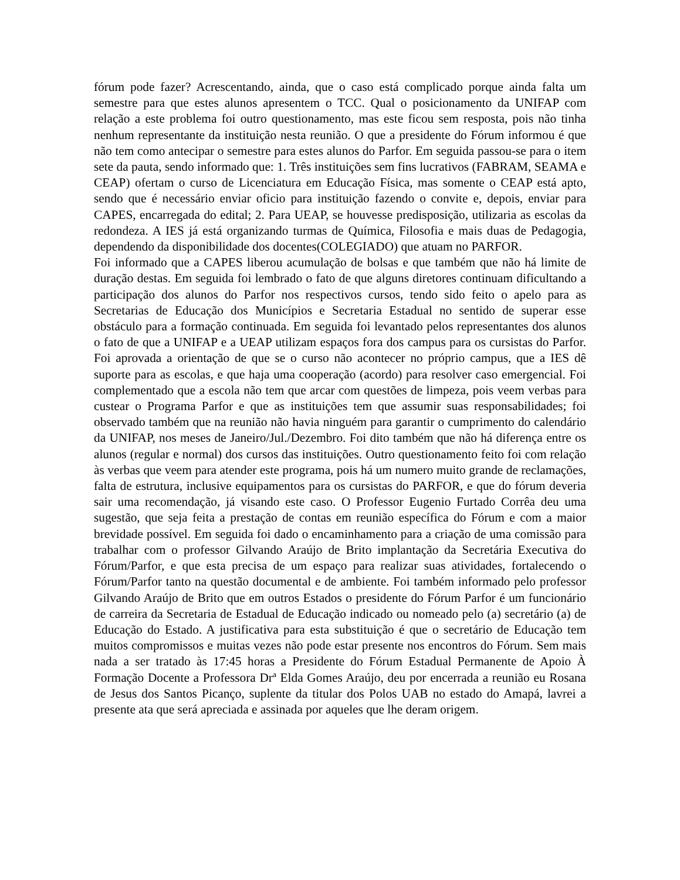fórum pode fazer? Acrescentando, ainda, que o caso está complicado porque ainda falta um semestre para que estes alunos apresentem o TCC. Qual o posicionamento da UNIFAP com relação a este problema foi outro questionamento, mas este ficou sem resposta, pois não tinha nenhum representante da instituição nesta reunião. O que a presidente do Fórum informou é que não tem como antecipar o semestre para estes alunos do Parfor. Em seguida passou-se para o item sete da pauta, sendo informado que: 1. Três instituições sem fins lucrativos (FABRAM, SEAMA e CEAP) ofertam o curso de Licenciatura em Educação Física, mas somente o CEAP está apto, sendo que é necessário enviar oficio para instituição fazendo o convite e, depois, enviar para CAPES, encarregada do edital; 2. Para UEAP, se houvesse predisposição, utilizaria as escolas da redondeza. A IES já está organizando turmas de Química, Filosofia e mais duas de Pedagogia, dependendo da disponibilidade dos docentes(COLEGIADO) que atuam no PARFOR.
Foi informado que a CAPES liberou acumulação de bolsas e que também que não há limite de duração destas. Em seguida foi lembrado o fato de que alguns diretores continuam dificultando a participação dos alunos do Parfor nos respectivos cursos, tendo sido feito o apelo para as Secretarias de Educação dos Municípios e Secretaria Estadual no sentido de superar esse obstáculo para a formação continuada. Em seguida foi levantado pelos representantes dos alunos o fato de que a UNIFAP e a UEAP utilizam espaços fora dos campus para os cursistas do Parfor. Foi aprovada a orientação de que se o curso não acontecer no próprio campus, que a IES dê suporte para as escolas, e que haja uma cooperação (acordo) para resolver caso emergencial. Foi complementado que a escola não tem que arcar com questões de limpeza, pois veem verbas para custear o Programa Parfor e que as instituições tem que assumir suas responsabilidades; foi observado também que na reunião não havia ninguém para garantir o cumprimento do calendário da UNIFAP, nos meses de Janeiro/Jul./Dezembro. Foi dito também que não há diferença entre os alunos (regular e normal) dos cursos das instituições. Outro questionamento feito foi com relação às verbas que veem para atender este programa, pois há um numero muito grande de reclamações, falta de estrutura, inclusive equipamentos para os cursistas do PARFOR, e que do fórum deveria sair uma recomendação, já visando este caso. O Professor Eugenio Furtado Corrêa deu uma sugestão, que seja feita a prestação de contas em reunião específica do Fórum e com a maior brevidade possível. Em seguida foi dado o encaminhamento para a criação de uma comissão para trabalhar com o professor Gilvando Araújo de Brito implantação da Secretária Executiva do Fórum/Parfor, e que esta precisa de um espaço para realizar suas atividades, fortalecendo o Fórum/Parfor tanto na questão documental e de ambiente. Foi também informado pelo professor Gilvando Araújo de Brito que em outros Estados o presidente do Fórum Parfor é um funcionário de carreira da Secretaria de Estadual de Educação indicado ou nomeado pelo (a) secretário (a) de Educação do Estado. A justificativa para esta substituição é que o secretário de Educação tem muitos compromissos e muitas vezes não pode estar presente nos encontros do Fórum. Sem mais nada a ser tratado às 17:45 horas a Presidente do Fórum Estadual Permanente de Apoio À Formação Docente a Professora Drª Elda Gomes Araújo, deu por encerrada a reunião eu Rosana de Jesus dos Santos Picanço, suplente da titular dos Polos UAB no estado do Amapá, lavrei a presente ata que será apreciada e assinada por aqueles que lhe deram origem.